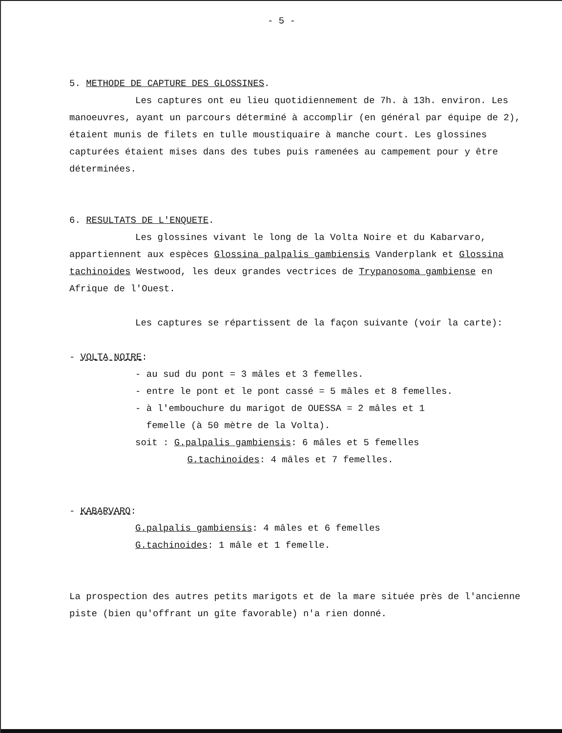- 5 -
5. METHODE DE CAPTURE DES GLOSSINES.
Les captures ont eu lieu quotidiennement de 7h. à 13h. environ. Les manoeuvres, ayant un parcours déterminé à accomplir (en général par équipe de 2), étaient munis de filets en tulle moustiquaire à manche court. Les glossines capturées étaient mises dans des tubes puis ramenées au campement pour y être déterminées.
6. RESULTATS DE L'ENQUETE.
Les glossines vivant le long de la Volta Noire et du Kabarvaro, appartiennent aux espèces Glossina palpalis gambiensis Vanderplank et Glossina tachinoides Westwood, les deux grandes vectrices de Trypanosoma gambiense en Afrique de l'Ouest.
Les captures se répartissent de la façon suivante (voir la carte):
- VOLTA NOIRE:
- au sud du pont = 3 mâles et 3 femelles.
- entre le pont et le pont cassé = 5 mâles et 8 femelles.
- à l'embouchure du marigot de OUESSA = 2 mâles et 1
femelle (à 50 mètre de la Volta).
soit : G.palpalis gambiensis: 6 mâles et 5 femelles
G.tachinoides: 4 mâles et 7 femelles.
- KABARVARO:
G.palpalis gambiensis: 4 mâles et 6 femelles
G.tachinoides: 1 mâle et 1 femelle.
La prospection des autres petits marigots et de la mare située près de l'ancienne piste (bien qu'offrant un gîte favorable) n'a rien donné.